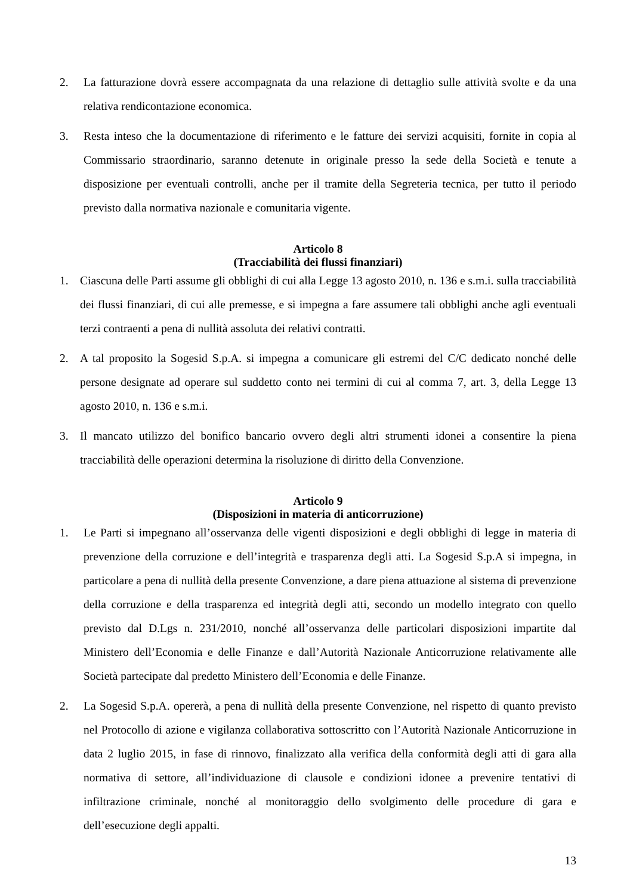2. La fatturazione dovrà essere accompagnata da una relazione di dettaglio sulle attività svolte e da una relativa rendicontazione economica.
3. Resta inteso che la documentazione di riferimento e le fatture dei servizi acquisiti, fornite in copia al Commissario straordinario, saranno detenute in originale presso la sede della Società e tenute a disposizione per eventuali controlli, anche per il tramite della Segreteria tecnica, per tutto il periodo previsto dalla normativa nazionale e comunitaria vigente.
Articolo 8
(Tracciabilità dei flussi finanziari)
1. Ciascuna delle Parti assume gli obblighi di cui alla Legge 13 agosto 2010, n. 136 e s.m.i. sulla tracciabilità dei flussi finanziari, di cui alle premesse, e si impegna a fare assumere tali obblighi anche agli eventuali terzi contraenti a pena di nullità assoluta dei relativi contratti.
2. A tal proposito la Sogesid S.p.A. si impegna a comunicare gli estremi del C/C dedicato nonché delle persone designate ad operare sul suddetto conto nei termini di cui al comma 7, art. 3, della Legge 13 agosto 2010, n. 136 e s.m.i.
3. Il mancato utilizzo del bonifico bancario ovvero degli altri strumenti idonei a consentire la piena tracciabilità delle operazioni determina la risoluzione di diritto della Convenzione.
Articolo 9
(Disposizioni in materia di anticorruzione)
1. Le Parti si impegnano all’osservanza delle vigenti disposizioni e degli obblighi di legge in materia di prevenzione della corruzione e dell’integrità e trasparenza degli atti. La Sogesid S.p.A si impegna, in particolare a pena di nullità della presente Convenzione, a dare piena attuazione al sistema di prevenzione della corruzione e della trasparenza ed integrità degli atti, secondo un modello integrato con quello previsto dal D.Lgs n. 231/2010, nonché all’osservanza delle particolari disposizioni impartite dal Ministero dell’Economia e delle Finanze e dall’Autorità Nazionale Anticorruzione relativamente alle Società partecipate dal predetto Ministero dell’Economia e delle Finanze.
2. La Sogesid S.p.A. opererà, a pena di nullità della presente Convenzione, nel rispetto di quanto previsto nel Protocollo di azione e vigilanza collaborativa sottoscritto con l’Autorità Nazionale Anticorruzione in data 2 luglio 2015, in fase di rinnovo, finalizzato alla verifica della conformità degli atti di gara alla normativa di settore, all’individuazione di clausole e condizioni idonee a prevenire tentativi di infiltrazione criminale, nonché al monitoraggio dello svolgimento delle procedure di gara e dell’esecuzione degli appalti.
13